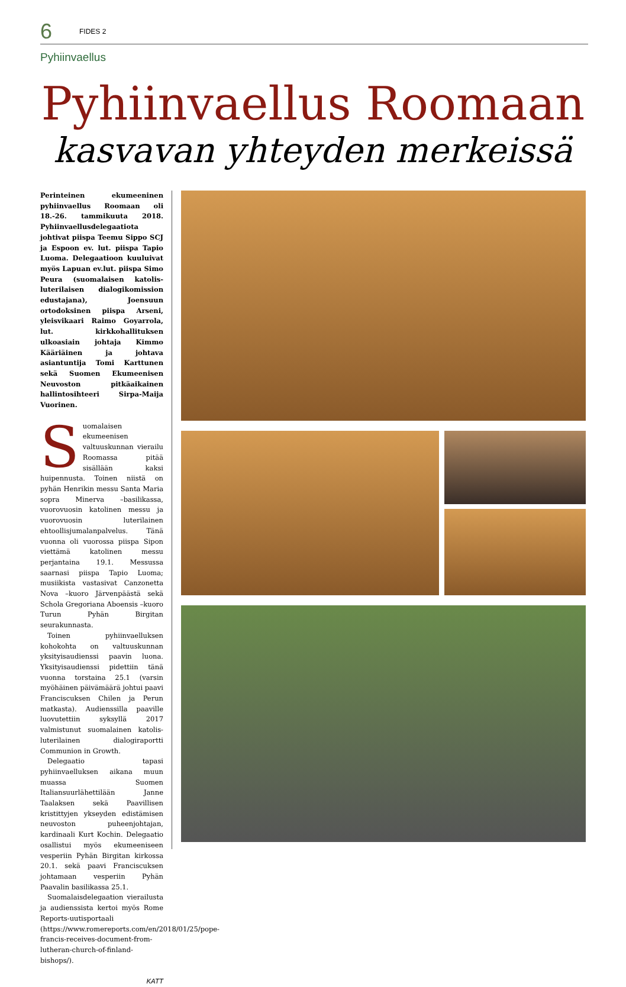6 FIDES 2
Pyhiinvaellus
Pyhiinvaellus Roomaan
kasvavan yhteyden merkeissä
Perinteinen ekumeeninen pyhiinvaellus Roomaan oli 18.-26. tammikuuta 2018. Pyhiinvaellusdelegaatiota johtivat piispa Teemu Sippo SCJ ja Espoon ev. lut. piispa Tapio Luoma. Delegaatioon kuuluivat myös Lapuan ev.lut. piispa Simo Peura (suomalaisen katolis-luterilaisen dialogikomission edustajana), Joensuun ortodoksinen piispa Arseni, yleisvikaari Raimo Goyarrola, lut. kirkkohallituksen ulkoasiain johtaja Kimmo Kääriäinen ja johtava asiantuntija Tomi Karttunen sekä Suomen Ekumeenisen Neuvoston pitkäaikainen hallintosihteeri Sirpa-Maija Vuorinen.
Suomalaisen ekumeenisen valtuuskunnan vierailu Roomassa pitää sisällään kaksi huipennusta. Toinen niistä on pyhän Henrikin messu Santa Maria sopra Minerva –basilikassa, vuorovuosin katolinen messu ja vuorovuosin luterilainen ehtoollisjumalanpalvelus. Tänä vuonna oli vuorossa piispa Sipon viettämä katolinen messu perjantaina 19.1. Messussa saarnasi piispa Tapio Luoma; musiikista vastasivat Canzonetta Nova –kuoro Järvenpäästä sekä Schola Gregoriana Aboensis –kuoro Turun Pyhän Birgitan seurakunnasta.
Toinen pyhiinvaelluksen kohokohta on valtuuskunnan yksityisaudienssi paavin luona. Yksityisaudienssi pidettiin tänä vuonna torstaina 25.1 (varsin myöhäinen päivämäärä johtui paavi Franciscuksen Chilen ja Perun matkasta). Audienssilla paaville luovutettiin syksyllä 2017 valmistunut suomalainen katolis-luterilainen dialogiraportti Communion in Growth.
Delegaatio tapasi pyhiinvaelluksen aikana muun muassa Suomen Italiansuurlähettilään Janne Taalaksen sekä Paavillisen kristittyjen ykseyden edistämisen neuvoston puheenjohtajan, kardinaali Kurt Kochin. Delegaatio osallistui myös ekumeeniseen vesperiin Pyhän Birgitan kirkossa 20.1. sekä paavi Franciscuksen johtamaan vesperiin Pyhän Paavalin basilikassa 25.1.
Suomalaisdelegaation vierailusta ja audienssista kertoi myös Rome Reports-uutisportaali (https://www.romereports.com/en/2018/01/25/pope-francis-receives-document-from-lutheran-church-of-finland-bishops/).
KATT